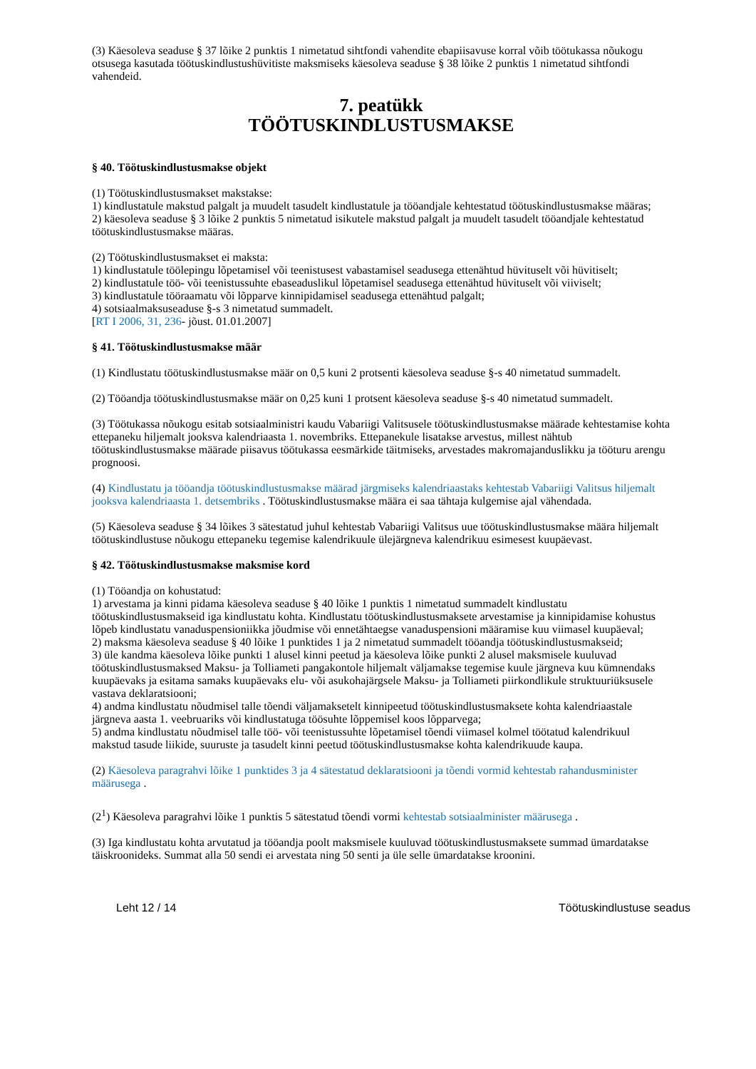(3) Käesoleva seaduse § 37 lõike 2 punktis 1 nimetatud sihtfondi vahendite ebapiisavuse korral võib töötukassa nõukogu otsusega kasutada töötuskindlustushüvitiste maksmiseks käesoleva seaduse § 38 lõike 2 punktis 1 nimetatud sihtfondi vahendeid.
7. peatükk
TÖÖTUSKINDLUSTUSMAKSE
§ 40. Töötuskindlustusmakse objekt
(1) Töötuskindlustusmakset makstakse:
1) kindlustatule makstud palgalt ja muudelt tasudelt kindlustatule ja tööandjale kehtestatud töötuskindlustusmakse määras;
2) käesoleva seaduse § 3 lõike 2 punktis 5 nimetatud isikutele makstud palgalt ja muudelt tasudelt tööandjale kehtestatud töötuskindlustusmakse määras.
(2) Töötuskindlustusmakset ei maksta:
1) kindlustatule töölepingu lõpetamisel või teenistusest vabastamisel seadusega ettenähtud hüvituselt või hüvitiselt;
2) kindlustatule töö- või teenistussuhte ebaseaduslikul lõpetamisel seadusega ettenähtud hüvituselt või viiviselt;
3) kindlustatule tööraamatu või lõpparve kinnipidamisel seadusega ettenähtud palgalt;
4) sotsiaalmaksuseaduse §-s 3 nimetatud summadelt.
[RT I 2006, 31, 236- jõust. 01.01.2007]
§ 41. Töötuskindlustusmakse määr
(1) Kindlustatu töötuskindlustusmakse määr on 0,5 kuni 2 protsenti käesoleva seaduse §-s 40 nimetatud summadelt.
(2) Tööandja töötuskindlustusmakse määr on 0,25 kuni 1 protsent käesoleva seaduse §-s 40 nimetatud summadelt.
(3) Töötukassa nõukogu esitab sotsiaalministri kaudu Vabariigi Valitsusele töötuskindlustusmakse määrade kehtestamise kohta ettepaneku hiljemalt jooksva kalendriaasta 1. novembriks. Ettepanekule lisatakse arvestus, millest nähtub töötuskindlustusmakse määrade piisavus töötukassa eesmärkide täitmiseks, arvestades makromajanduslikku ja tööturu arengu prognoosi.
(4) Kindlustatu ja tööandja töötuskindlustusmakse määrad järgmiseks kalendriaastaks kehtestab Vabariigi Valitsus hiljemalt jooksva kalendriaasta 1. detsembriks . Töötuskindlustusmakse määra ei saa tähtaja kulgemise ajal vähendada.
(5) Käesoleva seaduse § 34 lõikes 3 sätestatud juhul kehtestab Vabariigi Valitsus uue töötuskindlustusmakse määra hiljemalt töötuskindlustuse nõukogu ettepaneku tegemise kalendrikuule ülejärgneva kalendrikuu esimesest kuupäevast.
§ 42. Töötuskindlustusmakse maksmise kord
(1) Tööandja on kohustatud:
1) arvestama ja kinni pidama käesoleva seaduse § 40 lõike 1 punktis 1 nimetatud summadelt kindlustatu töötuskindlustusmakseid iga kindlustatu kohta. Kindlustatu töötuskindlustusmaksete arvestamise ja kinnipidamise kohustus lõpeb kindlustatu vanaduspensioniikka jõudmise või ennetähtaegse vanaduspensioni määramise kuu viimasel kuupäeval;
2) maksma käesoleva seaduse § 40 lõike 1 punktides 1 ja 2 nimetatud summadelt tööandja töötuskindlustusmakseid;
3) üle kandma käesoleva lõike punkti 1 alusel kinni peetud ja käesoleva lõike punkti 2 alusel maksmisele kuuluvad töötuskindlustusmaksed Maksu- ja Tolliameti pangakontole hiljemalt väljamakse tegemise kuule järgneva kuu kümnendaks kuupäevaks ja esitama samaks kuupäevaks elu- või asukohajärgsele Maksu- ja Tolliameti piirkondlikule struktuuriüksusele vastava deklaratsiooni;
4) andma kindlustatu nõudmisel talle tõendi väljamaksetelt kinnipeetud töötuskindlustusmaksete kohta kalendriaastale järgneva aasta 1. veebruariks või kindlustatuga töösuhte lõppemisel koos lõpparvega;
5) andma kindlustatu nõudmisel talle töö- või teenistussuhte lõpetamisel tõendi viimasel kolmel töötatud kalendrikuul makstud tasude liikide, suuruste ja tasudelt kinni peetud töötuskindlustusmakse kohta kalendrikuude kaupa.
(2) Käesoleva paragrahvi lõike 1 punktides 3 ja 4 sätestatud deklaratsiooni ja tõendi vormid kehtestab rahandusminister määrusega .
(2<sup>1</sup>) Käesoleva paragrahvi lõike 1 punktis 5 sätestatud tõendi vormi kehtestab sotsiaalminister määrusega .
(3) Iga kindlustatu kohta arvutatud ja tööandja poolt maksmisele kuuluvad töötuskindlustusmaksete summad ümardatakse täiskroonideks. Summat alla 50 sendi ei arvestata ning 50 senti ja üle selle ümardatakse kroonini.
Leht 12 / 14 Töötuskindlustuse seadus